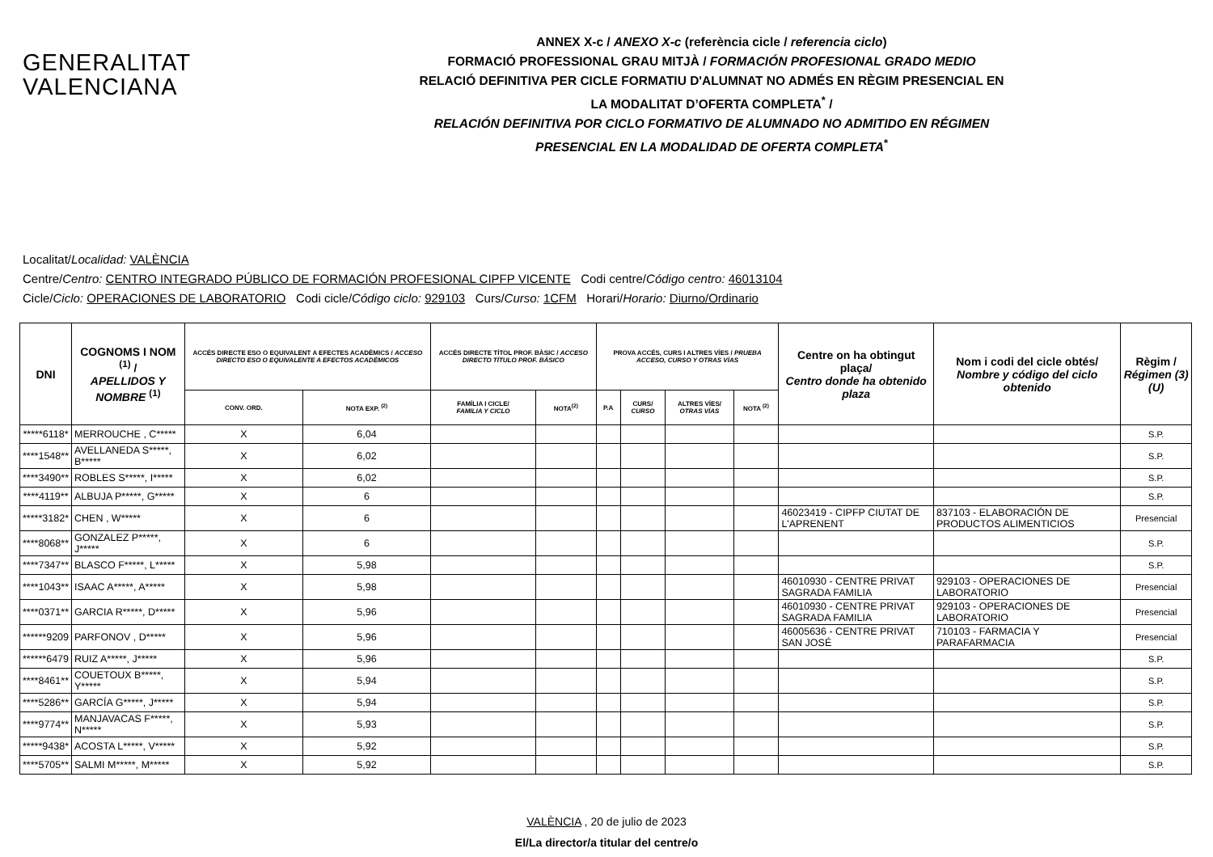GENERALITAT
VALENCIANA
ANNEX X-c / ANEXO X-c (referència cicle / referencia ciclo)
FORMACIÓ PROFESSIONAL GRAU MITJÀ / FORMACIÓN PROFESIONAL GRADO MEDIO
RELACIÓ DEFINITIVA PER CICLE FORMATIU D'ALUMNAT NO ADMÉS EN RÈGIM PRESENCIAL EN
LA MODALITAT D’OFERTA COMPLETA<sup>*</sup> /
RELACIÓN DEFINITIVA POR CICLO FORMATIVO DE ALUMNADO NO ADMITIDO EN RÉGIMEN
PRESENCIAL EN LA MODALIDAD DE OFERTA COMPLETA<sup>*</sup>
Localitat/Localidad: VALÈNCIA
Centre/Centro: CENTRO INTEGRADO PÚBLICO DE FORMACIÓN PROFESIONAL CIPFP VICENTE Codi centre/Código centro: 46013104
Cicle/Ciclo: OPERACIONES DE LABORATORIO Codi cicle/Código ciclo: 929103 Curs/Curso: 1CFM Horari/Horario: Diurno/Ordinario
| DNI | COGNOMS I NOM <sup>(1)</sup> / APELLIDOS Y NOMBRE <sup>(1)</sup> | ACCÉS DIRECTE ESO O EQUIVALENT A EFECTES ACADÈMICS / ACCESO DIRECTO ESO O EQUIVALENTE A EFECTOS ACADÉMICOS | | ACCÉS DIRECTE TÍTOL PROF. BÀSIC / ACCESO DIRECTO TÍTULO PROF. BÁSICO | | PROVA ACCÉS, CURS I ALTRES VÍES / PRUEBA ACCESO, CURSO Y OTRAS VÍAS | | | | Centre on ha obtingut plaça/ Centro donde ha obtenido plaza | Nom i codi del cicle obtés/ Nombre y código del ciclo obtenido | Règim / Régimen (3)(U) |
| --- | --- | --- | --- | --- | --- | --- | --- | --- | --- | --- | --- | --- |
| | | CONV. ORD. | NOTA EXP. <sup>(2)</sup> | FAMÍLIA I CICLE/ FAMILIA Y CICLO | NOTA<sup>(2)</sup> | P.A | CURS/ CURSO | ALTRES VÍES/ OTRAS VÍAS | NOTA <sup>(2)</sup> | | | |
| *****6118* | MERROUCHE , C***** | X | 6,04 | | | | | | | | | S.P. |
| ****1548** | AVELLANEDA S*****, B***** | X | 6,02 | | | | | | | | | S.P. |
| ****3490** | ROBLES S*****, I***** | X | 6,02 | | | | | | | | | S.P. |
| ****4119** | ALBUJA P*****, G***** | X | 6 | | | | | | | | | S.P. |
| *****3182* | CHEN , W***** | X | 6 | | | | | | | 46023419 - CIPFP CIUTAT DE L'APRENENT | 837103 - ELABORACIÓN DE PRODUCTOS ALIMENTICIOS | Presencial |
| ****8068** | GONZALEZ P*****, J***** | X | 6 | | | | | | | | | S.P. |
| ****7347** | BLASCO F*****, L***** | X | 5,98 | | | | | | | | | S.P. |
| ****1043** | ISAAC A*****, A***** | X | 5,98 | | | | | | | 46010930 - CENTRE PRIVAT SAGRADA FAMILIA | 929103 - OPERACIONES DE LABORATORIO | Presencial |
| ****0371** | GARCIA R*****, D***** | X | 5,96 | | | | | | | 46010930 - CENTRE PRIVAT SAGRADA FAMILIA | 929103 - OPERACIONES DE LABORATORIO | Presencial |
| ******9209 | PARFONOV , D***** | X | 5,96 | | | | | | | 46005636 - CENTRE PRIVAT SAN JOSÉ | 710103 - FARMACIA Y PARAFARMACIA | Presencial |
| ******6479 | RUIZ A*****, J***** | X | 5,96 | | | | | | | | | S.P. |
| ****8461** | COUETOUX B*****, Y***** | X | 5,94 | | | | | | | | | S.P. |
| ****5286** | GARCÍA G*****, J***** | X | 5,94 | | | | | | | | | S.P. |
| ****9774** | MANJAVACAS F*****, N***** | X | 5,93 | | | | | | | | | S.P. |
| *****9438* | ACOSTA L*****, V***** | X | 5,92 | | | | | | | | | S.P. |
| ****5705** | SALMI M*****, M***** | X | 5,92 | | | | | | | | | S.P. |
VALÈNCIA , 20 de julio de 2023
El/La director/a titular del centre/o